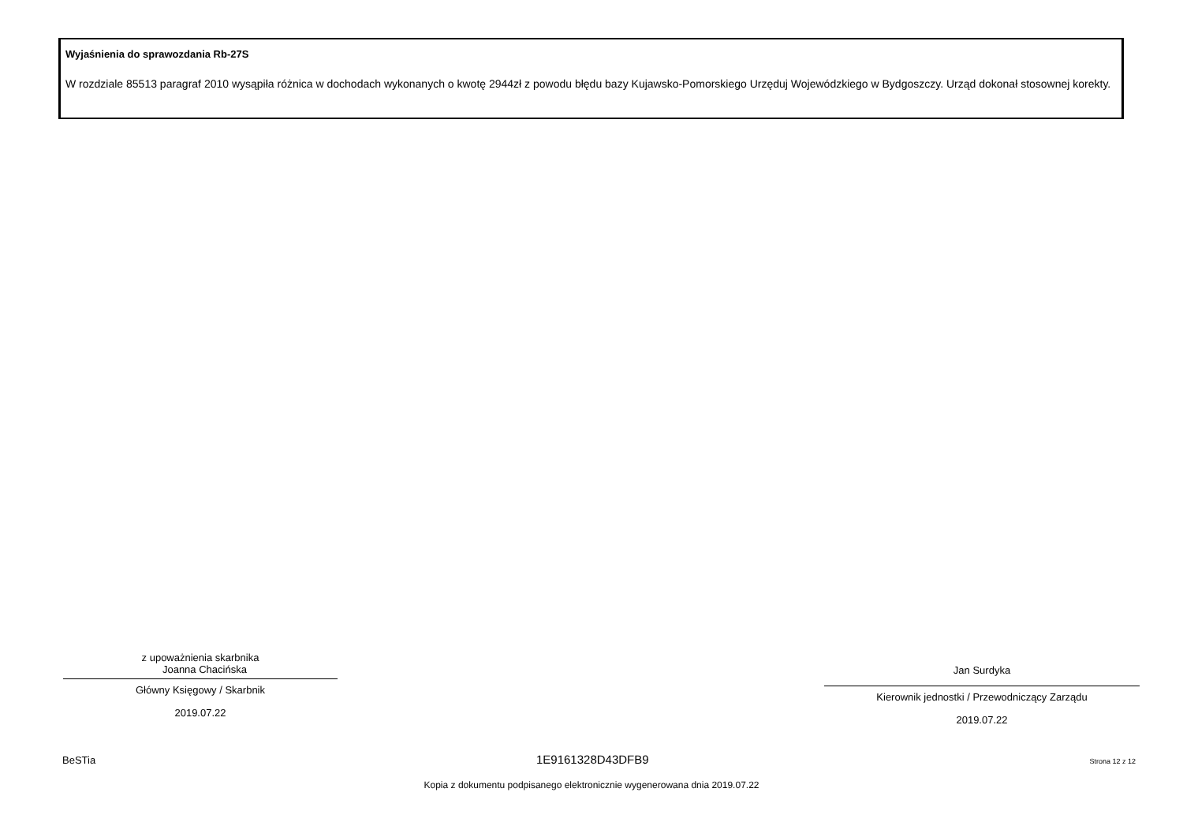Wyjaśnienia do sprawozdania Rb-27S
W rozdziale 85513 paragraf 2010 wysąpiła różnica w dochodach wykonanych o kwotę 2944zł z powodu błędu bazy Kujawsko-Pomorskiego Urzęduj Wojewódzkiego w Bydgoszczy. Urząd dokonał stosownej korekty.
z upoważnienia skarbnika
Joanna Chacińska
Główny Księgowy / Skarbnik
2019.07.22
Jan Surdyka
Kierownik jednostki / Przewodniczący Zarządu
2019.07.22
BeSTia 1E9161328D43DFB9 Strona 12 z 12
Kopia z dokumentu podpisanego elektronicznie wygenerowana dnia 2019.07.22